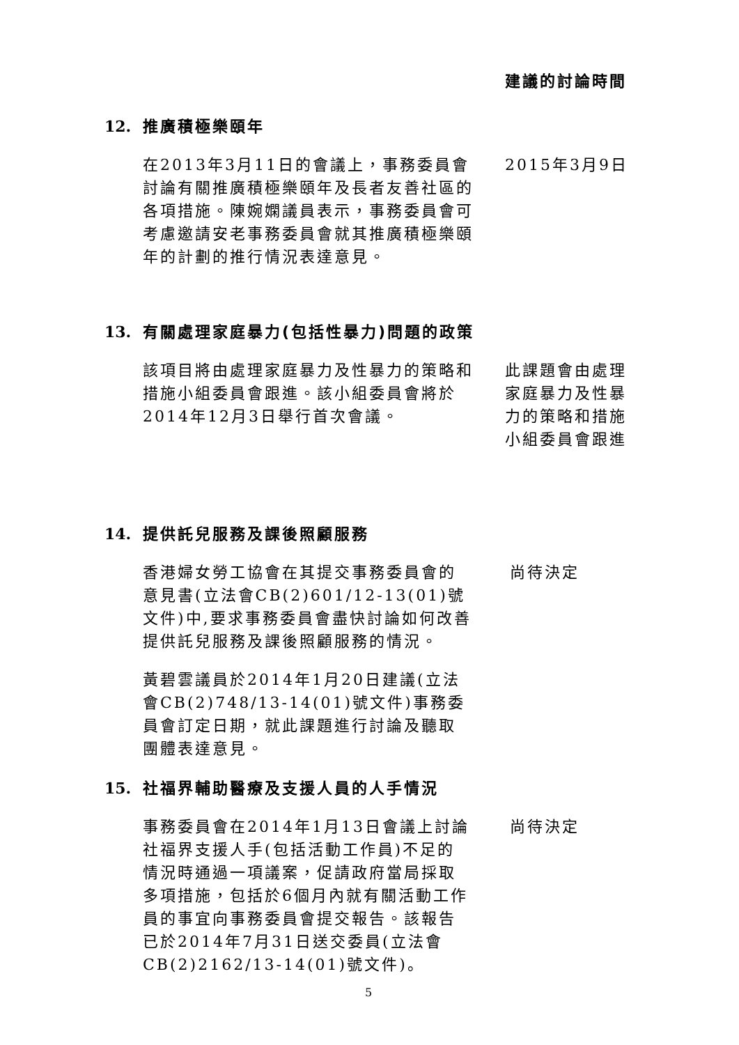建議的討論時間
12. 推廣積極樂頤年
在2013年3月11日的會議上，事務委員會討論有關推廣積極樂頤年及長者友善社區的各項措施。陳婉嫻議員表示，事務委員會可考慮邀請安老事務委員會就其推廣積極樂頤年的計劃的推行情況表達意見。
2015年3月9日
13. 有關處理家庭暴力(包括性暴力)問題的政策
該項目將由處理家庭暴力及性暴力的策略和措施小組委員會跟進。該小組委員會將於2014年12月3日舉行首次會議。
此課題會由處理家庭暴力及性暴力的策略和措施小組委員會跟進
14. 提供託兒服務及課後照顧服務
香港婦女勞工協會在其提交事務委員會的意見書(立法會CB(2)601/12-13(01)號文件)中,要求事務委員會盡快討論如何改善提供託兒服務及課後照顧服務的情況。
黃碧雲議員於2014年1月20日建議(立法會CB(2)748/13-14(01)號文件)事務委員會訂定日期，就此課題進行討論及聽取團體表達意見。
尚待決定
15. 社福界輔助醫療及支援人員的人手情況
事務委員會在2014年1月13日會議上討論社福界支援人手(包括活動工作員)不足的情況時通過一項議案，促請政府當局採取多項措施，包括於6個月內就有關活動工作員的事宜向事務委員會提交報告。該報告已於2014年7月31日送交委員(立法會CB(2)2162/13-14(01)號文件)。
尚待決定
5